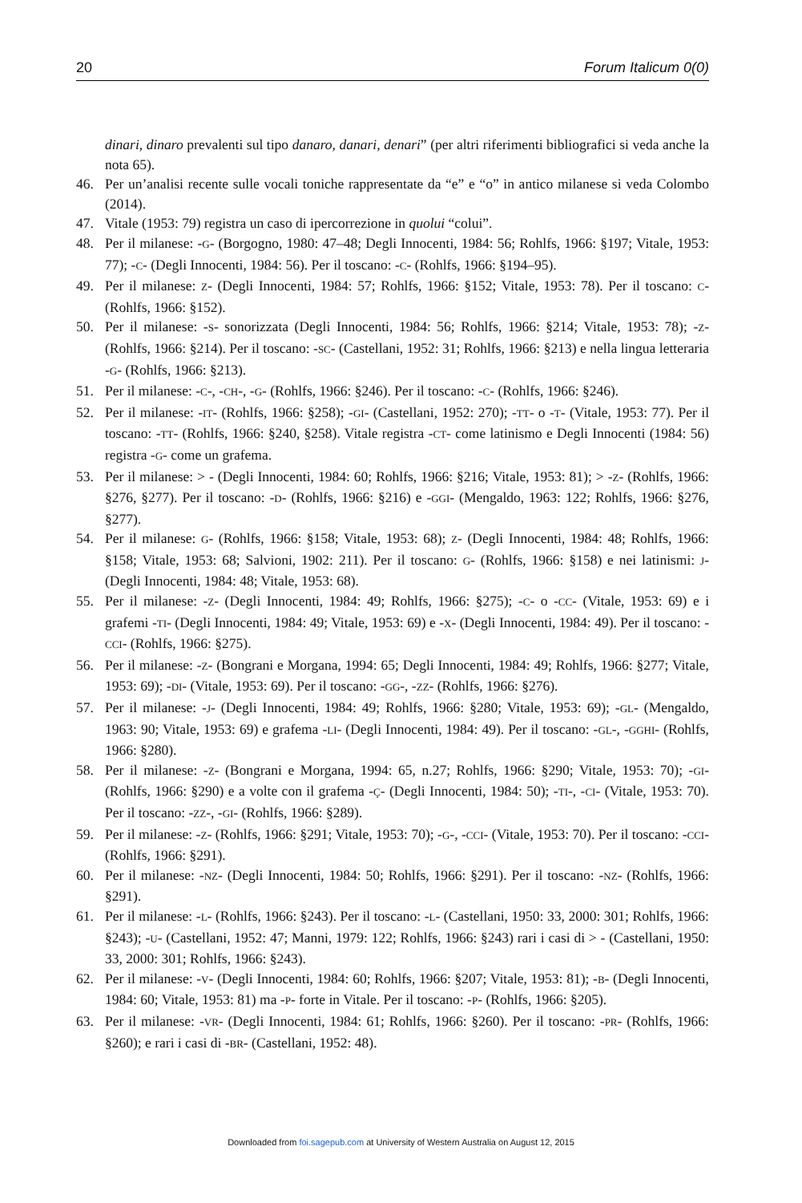20 Forum Italicum 0(0)
dinari, dinaro prevalenti sul tipo danaro, danari, denari” (per altri riferimenti bibliografici si veda anche la nota 65).
46. Per un’analisi recente sulle vocali toniche rappresentate da “e” e “o” in antico milanese si veda Colombo (2014).
47. Vitale (1953: 79) registra un caso di ipercorrezione in quolui “colui”.
48. Per il milanese: -G- (Borgogno, 1980: 47–48; Degli Innocenti, 1984: 56; Rohlfs, 1966: §197; Vitale, 1953: 77); -C- (Degli Innocenti, 1984: 56). Per il toscano: -C- (Rohlfs, 1966: §194–95).
49. Per il milanese: Z- (Degli Innocenti, 1984: 57; Rohlfs, 1966: §152; Vitale, 1953: 78). Per il toscano: C- (Rohlfs, 1966: §152).
50. Per il milanese: -S- sonorizzata (Degli Innocenti, 1984: 56; Rohlfs, 1966: §214; Vitale, 1953: 78); -Z- (Rohlfs, 1966: §214). Per il toscano: -SC- (Castellani, 1952: 31; Rohlfs, 1966: §213) e nella lingua letteraria -G- (Rohlfs, 1966: §213).
51. Per il milanese: -C-, -CH-, -G- (Rohlfs, 1966: §246). Per il toscano: -C- (Rohlfs, 1966: §246).
52. Per il milanese: -IT- (Rohlfs, 1966: §258); -GI- (Castellani, 1952: 270); -TT- o -T- (Vitale, 1953: 77). Per il toscano: -TT- (Rohlfs, 1966: §240, §258). Vitale registra -CT- come latinismo e Degli Innocenti (1984: 56) registra -G- come un grafema.
53. Per il milanese: > - (Degli Innocenti, 1984: 60; Rohlfs, 1966: §216; Vitale, 1953: 81); > -Z- (Rohlfs, 1966: §276, §277). Per il toscano: -D- (Rohlfs, 1966: §216) e -GGI- (Mengaldo, 1963: 122; Rohlfs, 1966: §276, §277).
54. Per il milanese: G- (Rohlfs, 1966: §158; Vitale, 1953: 68); Z- (Degli Innocenti, 1984: 48; Rohlfs, 1966: §158; Vitale, 1953: 68; Salvioni, 1902: 211). Per il toscano: G- (Rohlfs, 1966: §158) e nei latinismi: J- (Degli Innocenti, 1984: 48; Vitale, 1953: 68).
55. Per il milanese: -Z- (Degli Innocenti, 1984: 49; Rohlfs, 1966: §275); -C- o -CC- (Vitale, 1953: 69) e i grafemi -TI- (Degli Innocenti, 1984: 49; Vitale, 1953: 69) e -X- (Degli Innocenti, 1984: 49). Per il toscano: -CCI- (Rohlfs, 1966: §275).
56. Per il milanese: -Z- (Bongrani e Morgana, 1994: 65; Degli Innocenti, 1984: 49; Rohlfs, 1966: §277; Vitale, 1953: 69); -DI- (Vitale, 1953: 69). Per il toscano: -GG-, -ZZ- (Rohlfs, 1966: §276).
57. Per il milanese: -J- (Degli Innocenti, 1984: 49; Rohlfs, 1966: §280; Vitale, 1953: 69); -GL- (Mengaldo, 1963: 90; Vitale, 1953: 69) e grafema -LI- (Degli Innocenti, 1984: 49). Per il toscano: -GL-, -GGHI- (Rohlfs, 1966: §280).
58. Per il milanese: -Z- (Bongrani e Morgana, 1994: 65, n.27; Rohlfs, 1966: §290; Vitale, 1953: 70); -GI- (Rohlfs, 1966: §290) e a volte con il grafema -Ç- (Degli Innocenti, 1984: 50); -TI-, -CI- (Vitale, 1953: 70). Per il toscano: -ZZ-, -GI- (Rohlfs, 1966: §289).
59. Per il milanese: -Z- (Rohlfs, 1966: §291; Vitale, 1953: 70); -G-, -CCI- (Vitale, 1953: 70). Per il toscano: -CCI- (Rohlfs, 1966: §291).
60. Per il milanese: -NZ- (Degli Innocenti, 1984: 50; Rohlfs, 1966: §291). Per il toscano: -NZ- (Rohlfs, 1966: §291).
61. Per il milanese: -L- (Rohlfs, 1966: §243). Per il toscano: -L- (Castellani, 1950: 33, 2000: 301; Rohlfs, 1966: §243); -U- (Castellani, 1952: 47; Manni, 1979: 122; Rohlfs, 1966: §243) rari i casi di > - (Castellani, 1950: 33, 2000: 301; Rohlfs, 1966: §243).
62. Per il milanese: -V- (Degli Innocenti, 1984: 60; Rohlfs, 1966: §207; Vitale, 1953: 81); -B- (Degli Innocenti, 1984: 60; Vitale, 1953: 81) ma -P- forte in Vitale. Per il toscano: -P- (Rohlfs, 1966: §205).
63. Per il milanese: -VR- (Degli Innocenti, 1984: 61; Rohlfs, 1966: §260). Per il toscano: -PR- (Rohlfs, 1966: §260); e rari i casi di -BR- (Castellani, 1952: 48).
Downloaded from foi.sagepub.com at University of Western Australia on August 12, 2015